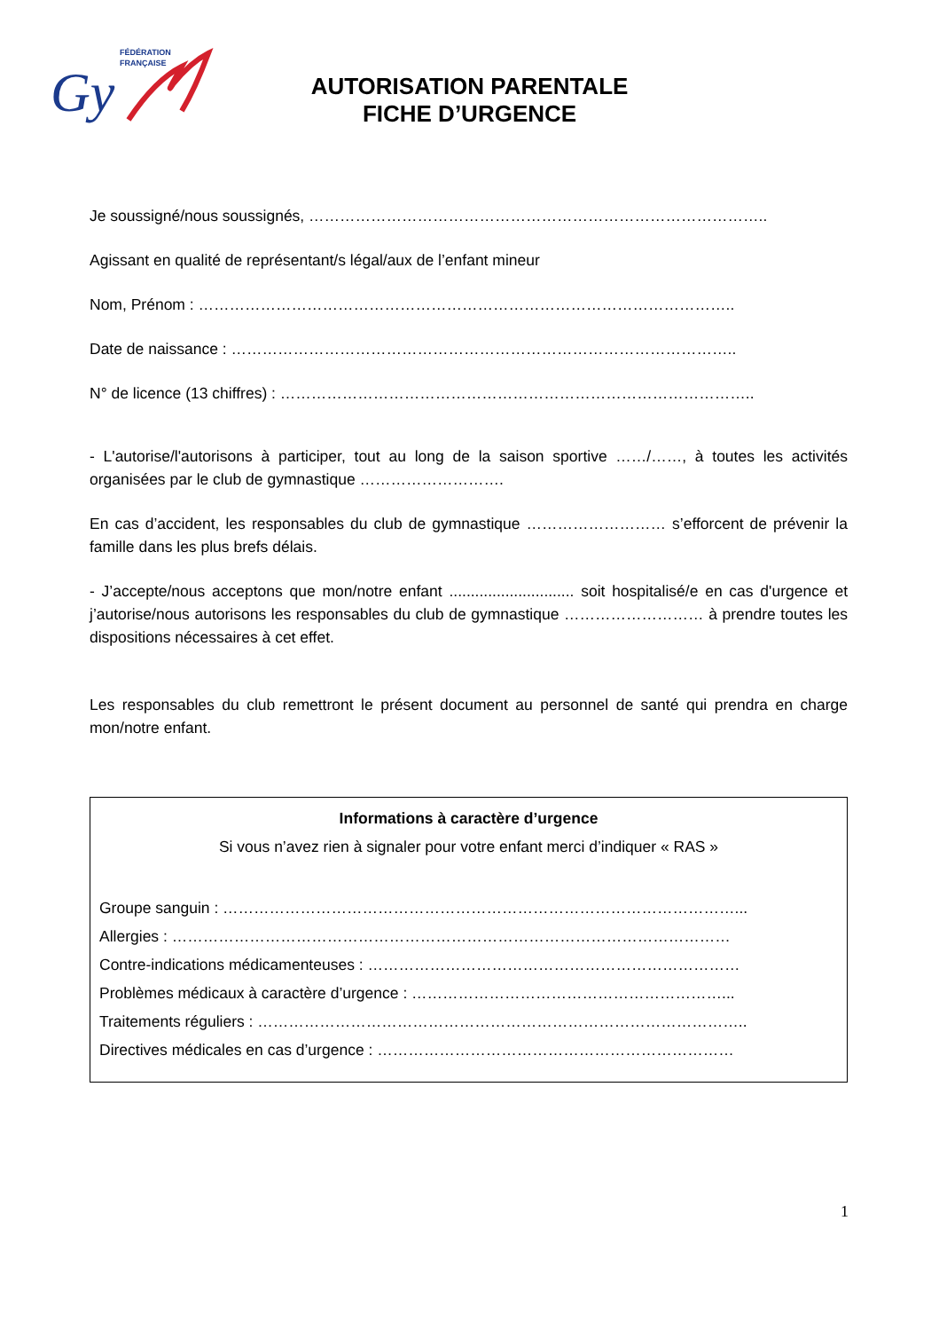FÉDÉRATION
FRANÇAISE
Gy
AUTORISATION PARENTALE
FICHE D’URGENCE
Je soussigné/nous soussignés, ……………………………………………………………………………..
Agissant en qualité de représentant/s légal/aux de l’enfant mineur
Nom, Prénom : …………………………………………………………………………………………..
Date de naissance : ……………………………………………………………………………………..
N° de licence (13 chiffres) : ………………………………………………………………………………..
- L'autorise/l'autorisons à participer, tout au long de la saison sportive ……/……, à toutes les activités organisées par le club de gymnastique ……………………….
En cas d’accident, les responsables du club de gymnastique ……………………… s’efforcent de prévenir la famille dans les plus brefs délais.
- J’accepte/nous acceptons que mon/notre enfant ............................. soit hospitalisé/e en cas d'urgence et j’autorise/nous autorisons les responsables du club de gymnastique ……………………… à prendre toutes les dispositions nécessaires à cet effet.
Les responsables du club remettront le présent document au personnel de santé qui prendra en charge mon/notre enfant.
Informations à caractère d’urgence
Si vous n’avez rien à signaler pour votre enfant merci d’indiquer « RAS »
Groupe sanguin : ………………………………………………………………………………………...
Allergies : ………………………………………………………………………………………………
Contre-indications médicamenteuses : ………………………………………………………………
Problèmes médicaux à caractère d’urgence : ……………………………………………………...
Traitements réguliers : …………………………………………………………………………………..
Directives médicales en cas d’urgence : ……………………………………………………………
1